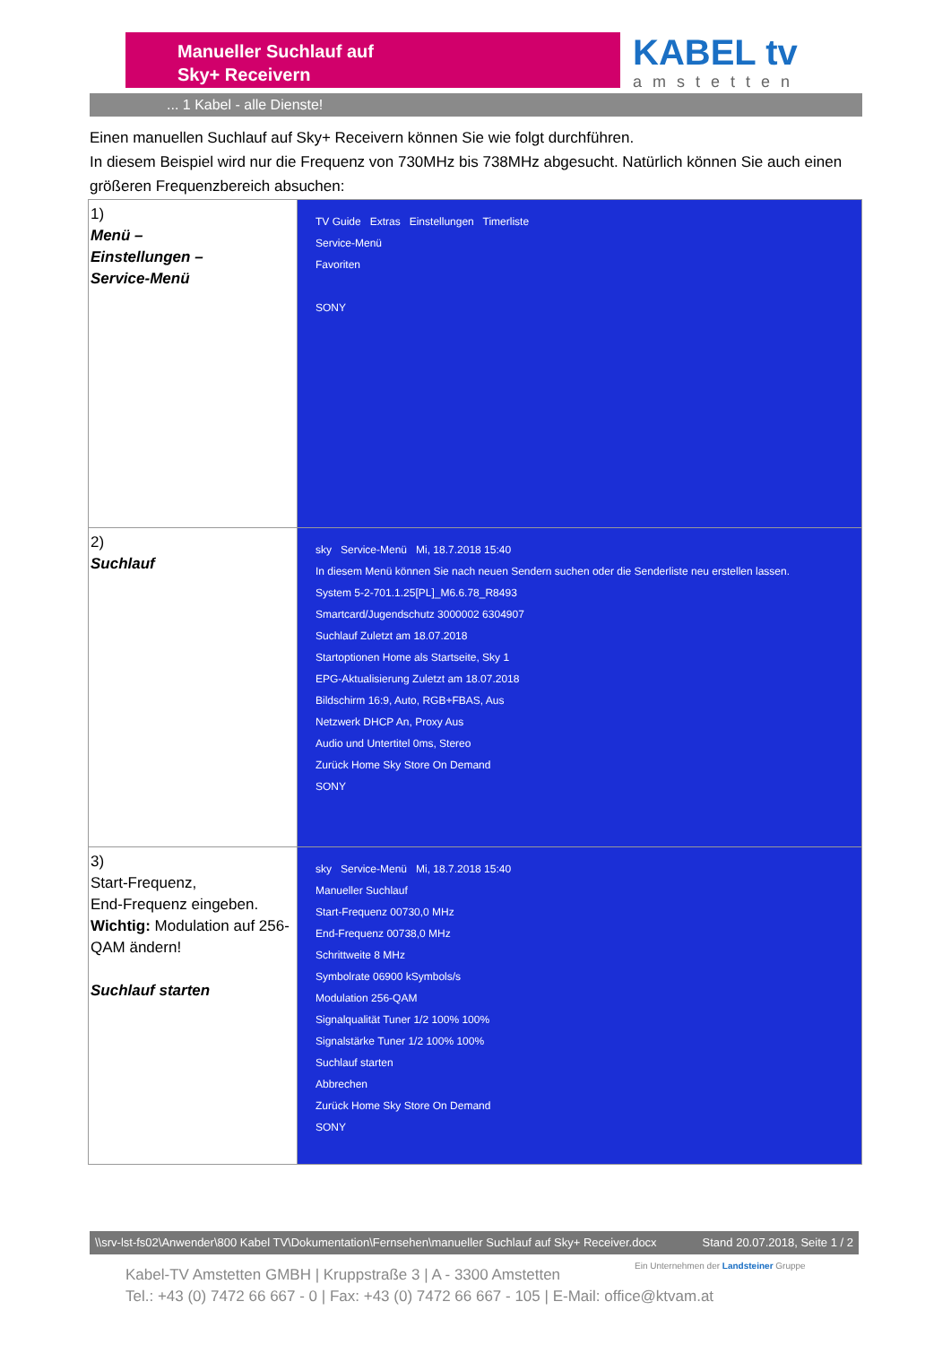Manueller Suchlauf auf
Sky+ Receivern
KABEL tv
amstetten
... 1 Kabel - alle Dienste!
Einen manuellen Suchlauf auf Sky+ Receivern können Sie wie folgt durchführen.
In diesem Beispiel wird nur die Frequenz von 730MHz bis 738MHz abgesucht. Natürlich können Sie auch einen größeren Frequenzbereich absuchen:
| 1) Menü – Einstellungen – Service-Menü | TV Guide Extras Einstellungen Timerliste Service-Menü Favoriten SONY |
| 2) Suchlauf | sky Service-Menü Mi, 18.7.2018 15:40 In diesem Menü können Sie nach neuen Sendern suchen oder die Senderliste neu erstellen lassen. System 5-2-701.1.25[PL]_M6.6.78_R8493 Smartcard/Jugendschutz 3000002 6304907 Suchlauf Zuletzt am 18.07.2018 Startoptionen Home als Startseite, Sky 1 EPG-Aktualisierung Zuletzt am 18.07.2018 Bildschirm 16:9, Auto, RGB+FBAS, Aus Netzwerk DHCP An, Proxy Aus Audio und Untertitel 0ms, Stereo Zurück Home Sky Store On Demand SONY |
| 3) Start-Frequenz, End-Frequenz eingeben. Wichtig: Modulation auf 256-QAM ändern! Suchlauf starten | sky Service-Menü Mi, 18.7.2018 15:40 Manueller Suchlauf Start-Frequenz 00730,0 MHz End-Frequenz 00738,0 MHz Schrittweite 8 MHz Symbolrate 06900 kSymbols/s Modulation 256-QAM Signalqualität Tuner 1/2 100% 100% Signalstärke Tuner 1/2 100% 100% Suchlauf starten Abbrechen Zurück Home Sky Store On Demand SONY |
\\srv-lst-fs02\Anwender\800 Kabel TV\Dokumentation\Fernsehen\manueller Suchlauf auf Sky+ Receiver.docx Stand 20.07.2018, Seite 1 / 2
Ein Unternehmen der Landsteiner Gruppe
Kabel-TV Amstetten GMBH | Kruppstraße 3 | A - 3300 Amstetten
Tel.: +43 (0) 7472 66 667 - 0 | Fax: +43 (0) 7472 66 667 - 105 | E-Mail: office@ktvam.at